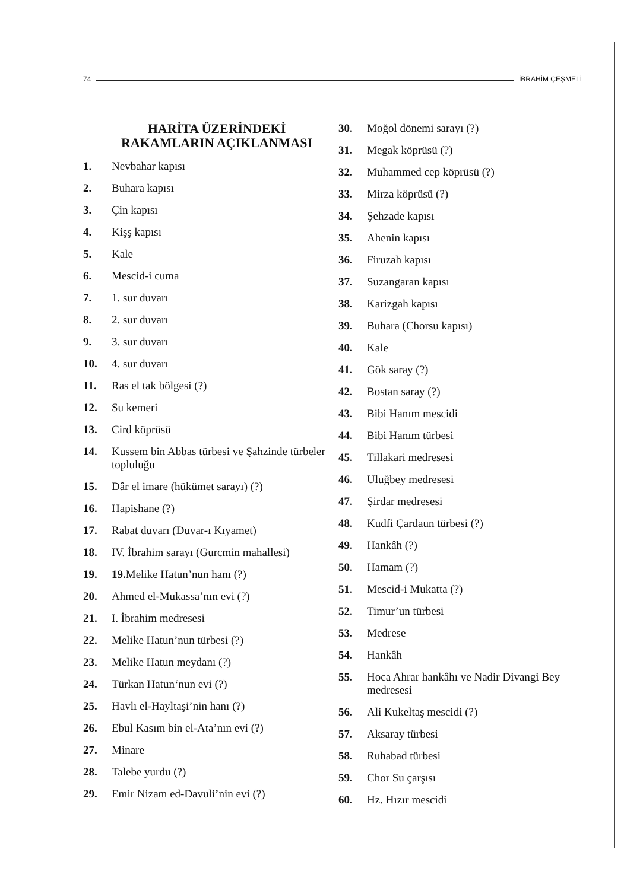74 İBRAHİM ÇEŞMELİ
HARİTA ÜZERİNDEKİ
RAKAMLARIN AÇIKLANMASI
1. Nevbahar kapısı
2. Buhara kapısı
3. Çin kapısı
4. Kişş kapısı
5. Kale
6. Mescid-i cuma
7. 1. sur duvarı
8. 2. sur duvarı
9. 3. sur duvarı
10. 4. sur duvarı
11. Ras el tak bölgesi (?)
12. Su kemeri
13. Cird köprüsü
14. Kussem bin Abbas türbesi ve Şahzinde türbeler topluluğu
15. Dâr el imare (hükümet sarayı) (?)
16. Hapishane (?)
17. Rabat duvarı (Duvar-ı Kıyamet)
18. IV. İbrahim sarayı (Gurcmin mahallesi)
19. 19. Melike Hatun’nun hanı (?)
20. Ahmed el-Mukassa’nın evi (?)
21. I. İbrahim medresesi
22. Melike Hatun’nun türbesi (?)
23. Melike Hatun meydanı (?)
24. Türkan Hatun‘nun evi (?)
25. Havlı el-Hayltaşi’nin hanı (?)
26. Ebul Kasım bin el-Ata’nın evi (?)
27. Minare
28. Talebe yurdu (?)
29. Emir Nizam ed-Davuli’nin evi (?)
30. Moğol dönemi sarayı (?)
31. Megak köprüsü (?)
32. Muhammed cep köprüsü (?)
33. Mirza köprüsü (?)
34. Şehzade kapısı
35. Ahenin kapısı
36. Firuzah kapısı
37. Suzangaran kapısı
38. Karizgah kapısı
39. Buhara (Chorsu kapısı)
40. Kale
41. Gök saray (?)
42. Bostan saray (?)
43. Bibi Hanım mescidi
44. Bibi Hanım türbesi
45. Tillakari medresesi
46. Uluğbey medresesi
47. Şirdar medresesi
48. Kudfi Çardaun türbesi (?)
49. Hankâh (?)
50. Hamam (?)
51. Mescid-i Mukatta (?)
52. Timur’un türbesi
53. Medrese
54. Hankâh
55. Hoca Ahrar hankâhı ve Nadir Divangi Bey medresesi
56. Ali Kukeltaş mescidi (?)
57. Aksaray türbesi
58. Ruhabad türbesi
59. Chor Su çarşısı
60. Hz. Hızır mescidi